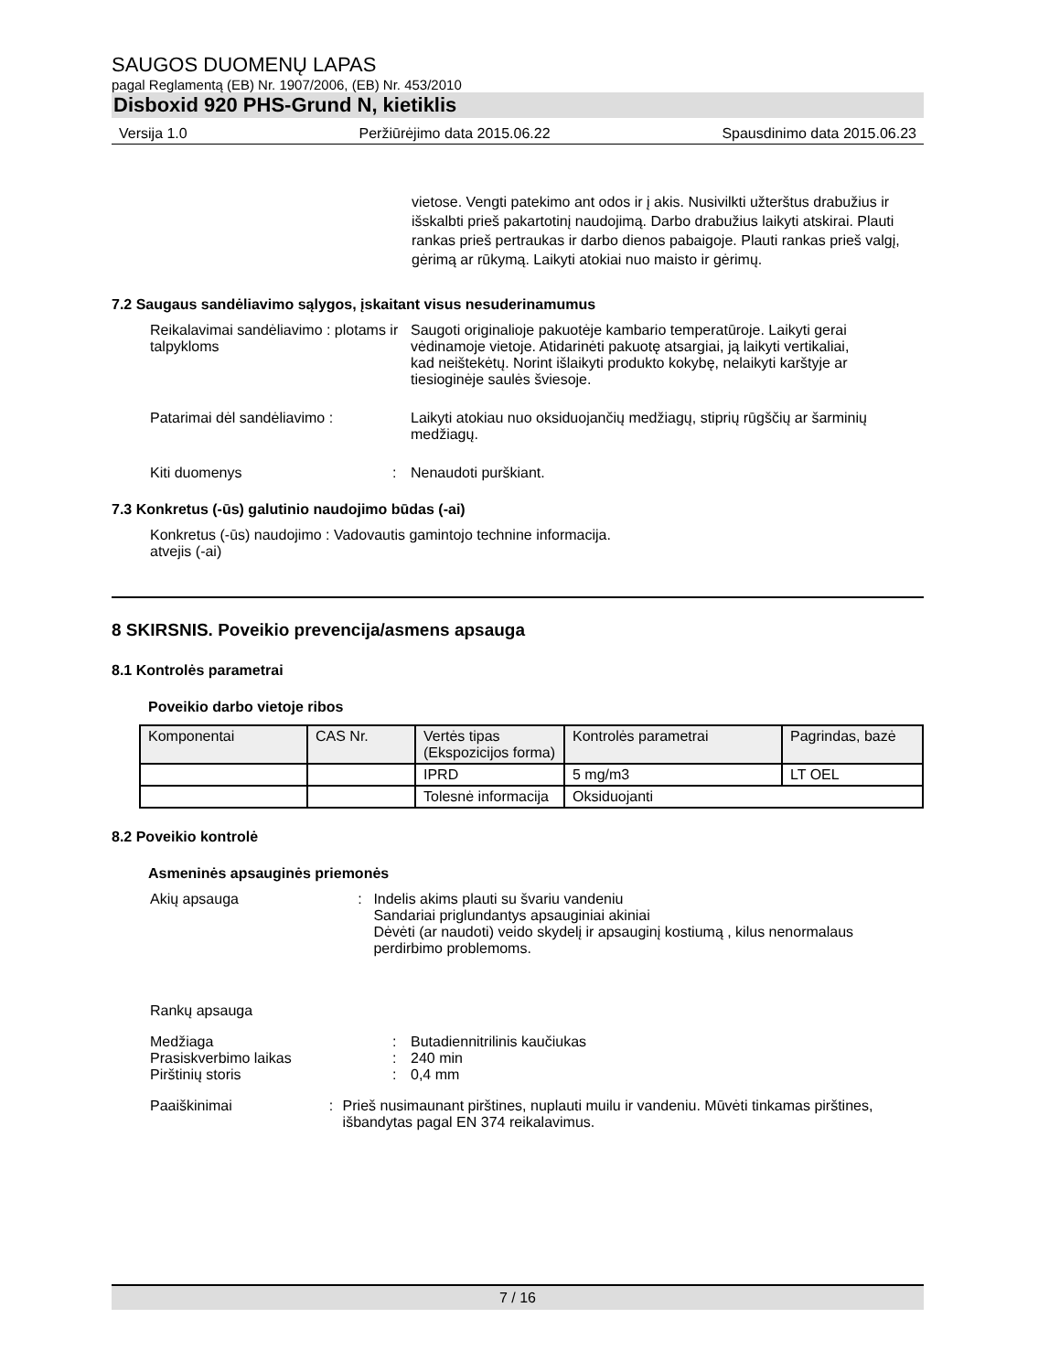SAUGOS DUOMENŲ LAPAS
pagal Reglamentą (EB) Nr. 1907/2006, (EB) Nr. 453/2010
Disboxid 920 PHS-Grund N, kietiklis
Versija 1.0 Peržiūrėjimo data 2015.06.22 Spausdinimo data 2015.06.23
vietose. Vengti patekimo ant odos ir į akis. Nusivilkti užterštus drabužius ir išskalbti prieš pakartotinį naudojimą. Darbo drabužius laikyti atskirai. Plauti rankas prieš pertraukas ir darbo dienos pabaigoje. Plauti rankas prieš valgį, gėrimą ar rūkymą. Laikyti atokiai nuo maisto ir gėrimų.
7.2 Saugaus sandėliavimo sąlygos, įskaitant visus nesuderinamumus
Reikalavimai sandėliavimo : plotams ir talpykloms
Saugoti originalioje pakuotėje kambario temperatūroje. Laikyti gerai vėdinamoje vietoje. Atidarinėti pakuotę atsargiai, ją laikyti vertikaliai, kad neištekėtų. Norint išlaikyti produkto kokybę, nelaikyti karštyje ar tiesioginėje saulės šviesoje.
Patarimai dėl sandėliavimo : Laikyti atokiau nuo oksiduojančių medžiagų, stiprių rūgščių ar šarminių medžiagų.
Kiti duomenys : Nenaudoti purškiant.
7.3 Konkretus (-ūs) galutinio naudojimo būdas (-ai)
Konkretus (-ūs) naudojimo : Vadovautis gamintojo technine informacija.
atvejis (-ai)
8 SKIRSNIS. Poveikio prevencija/asmens apsauga
8.1 Kontrolės parametrai
Poveikio darbo vietoje ribos
| Komponentai | CAS Nr. | Vertės tipas (Ekspozicijos forma) | Kontrolės parametrai | Pagrindas, bazė |
| --- | --- | --- | --- | --- |
| | | IPRD | 5 mg/m3 | LT OEL |
| | | Tolesnė informacija | Oksiduojanti | |
8.2 Poveikio kontrolė
Asmeninės apsauginės priemonės
Akių apsauga : Indelis akims plauti su švariu vandeniu
Sandariai priglundantys apsauginiai akiniai
Dėvėti (ar naudoti) veido skydelį ir apsauginį kostiumą , kilus nenormalaus perdirbimo problemoms.
Rankų apsauga
Medžiaga
Prasiskverbimo laikas
Pirštinių storis
:
:
:
Butadiennitrilinis kaučiukas
240 min
0,4 mm
Paaiškinimai : Prieš nusimaunant pirštines, nuplauti muilu ir vandeniu. Mūvėti tinkamas pirštines, išbandytas pagal EN 374 reikalavimus.
7 / 16